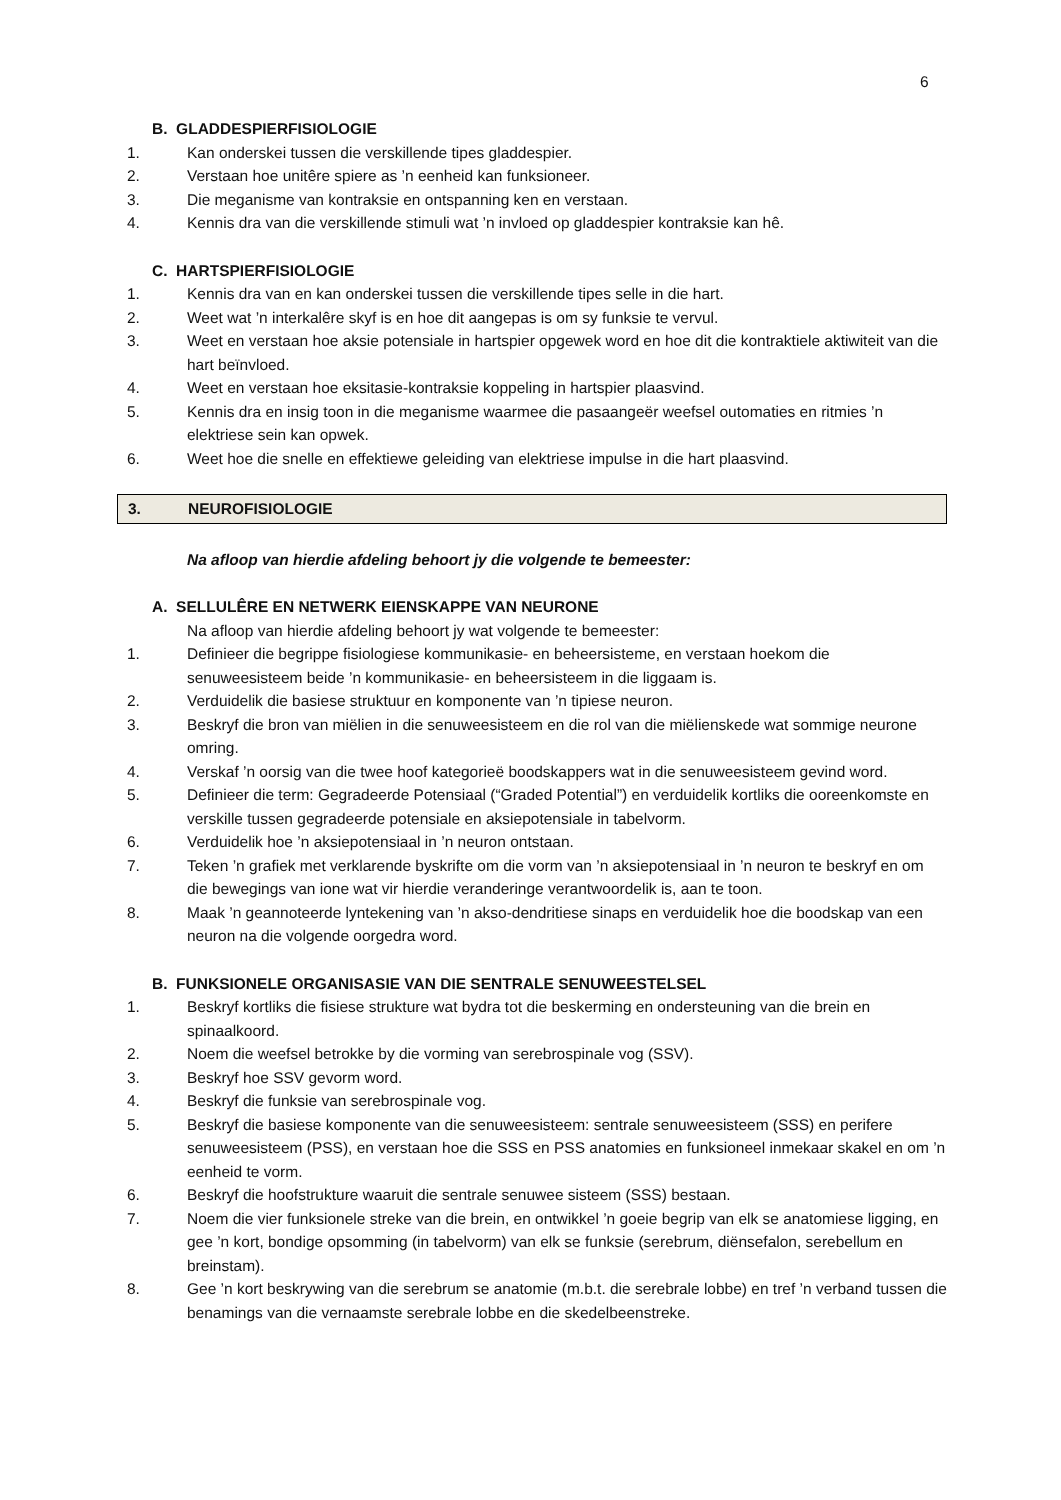6
B. GLADDESPIERFISIOLOGIE
1. Kan onderskei tussen die verskillende tipes gladdespier.
2. Verstaan hoe unitêre spiere as ’n eenheid kan funksioneer.
3. Die meganisme van kontraksie en ontspanning ken en verstaan.
4. Kennis dra van die verskillende stimuli wat ’n invloed op gladdespier kontraksie kan hê.
C. HARTSPIERFISIOLOGIE
1. Kennis dra van en kan onderskei tussen die verskillende tipes selle in die hart.
2. Weet wat ’n interkalêre skyf is en hoe dit aangepas is om sy funksie te vervul.
3. Weet en verstaan hoe aksie potensiale in hartspier opgewek word en hoe dit die kontraktiele aktiwiteit van die hart beïnvloed.
4. Weet en verstaan hoe eksitasie-kontraksie koppeling in hartspier plaasvind.
5. Kennis dra en insig toon in die meganisme waarmee die pasaangeër weefsel outomaties en ritmies ’n elektriese sein kan opwek.
6. Weet hoe die snelle en effektiewe geleiding van elektriese impulse in die hart plaasvind.
3. NEUROFISIOLOGIE
Na afloop van hierdie afdeling behoort jy die volgende te bemeester:
A. SELLULÊRE EN NETWERK EIENSKAPPE VAN NEURONE
Na afloop van hierdie afdeling behoort jy wat volgende te bemeester:
1. Definieer die begrippe fisiologiese kommunikasie- en beheersisteme, en verstaan hoekom die senuweesisteem beide ’n kommunikasie- en beheersisteem in die liggaam is.
2. Verduidelik die basiese struktuur en komponente van ’n tipiese neuron.
3. Beskryf die bron van miëlien in die senuweesisteem en die rol van die miëlienskede wat sommige neurone omring.
4. Verskaf ’n oorsig van die twee hoof kategorieë boodskappers wat in die senuweesisteem gevind word.
5. Definieer die term: Gegradeerde Potensiaal (“Graded Potential”) en verduidelik kortliks die ooreenkomste en verskille tussen gegradeerde potensiale en aksiepotensiale in tabelvorm.
6. Verduidelik hoe ’n aksiepotensiaal in ’n neuron ontstaan.
7. Teken ’n grafiek met verklarende byskrifte om die vorm van ’n aksiepotensiaal in ’n neuron te beskryf en om die bewegings van ione wat vir hierdie veranderinge verantwoordelik is, aan te toon.
8. Maak ’n geannoteerde lyntekening van ’n akso-dendritiese sinaps en verduidelik hoe die boodskap van een neuron na die volgende oorgedra word.
B. FUNKSIONELE ORGANISASIE VAN DIE SENTRALE SENUWEESTELSEL
1. Beskryf kortliks die fisiese strukture wat bydra tot die beskerming en ondersteuning van die brein en spinaalkoord.
2. Noem die weefsel betrokke by die vorming van serebrospinale vog (SSV).
3. Beskryf hoe SSV gevorm word.
4. Beskryf die funksie van serebrospinale vog.
5. Beskryf die basiese komponente van die senuweesisteem: sentrale senuweesisteem (SSS) en perifere senuweesisteem (PSS), en verstaan hoe die SSS en PSS anatomies en funksioneel inmekaar skakel en om ’n eenheid te vorm.
6. Beskryf die hoofstrukture waaruit die sentrale senuwee sisteem (SSS) bestaan.
7. Noem die vier funksionele streke van die brein, en ontwikkel ’n goeie begrip van elk se anatomiese ligging, en gee ’n kort, bondige opsomming (in tabelvorm) van elk se funksie (serebrum, diënsefalon, serebellum en breinstam).
8. Gee ’n kort beskrywing van die serebrum se anatomie (m.b.t. die serebrale lobbe) en tref ’n verband tussen die benamings van die vernaamste serebrale lobbe en die skedelbeenstreke.